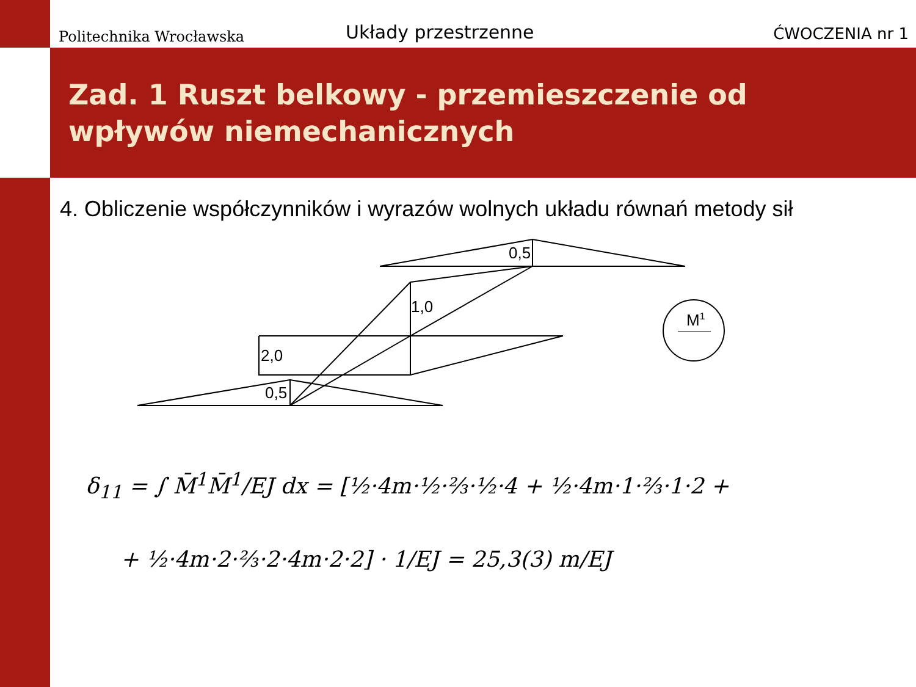Politechnika Wrocławska Układy przestrzenne ĆWOCZENIA nr 1
Zad. 1 Ruszt belkowy - przemieszczenie od wpływów niemechanicznych
4. Obliczenie współczynników i wyrazów wolnych układu równań metody sił
0,5
1,0
2,0
0,5
M1
δ<sub>11</sub> = ∫ M̄<sup>1</sup>M̄<sup>1</sup>/EJ dx = [½·4m·½·⅔·½·4 + ½·4m·1·⅔·1·2 +
+ ½·4m·2·⅔·2·4m·2·2] · 1/EJ = 25,3(3) m/EJ